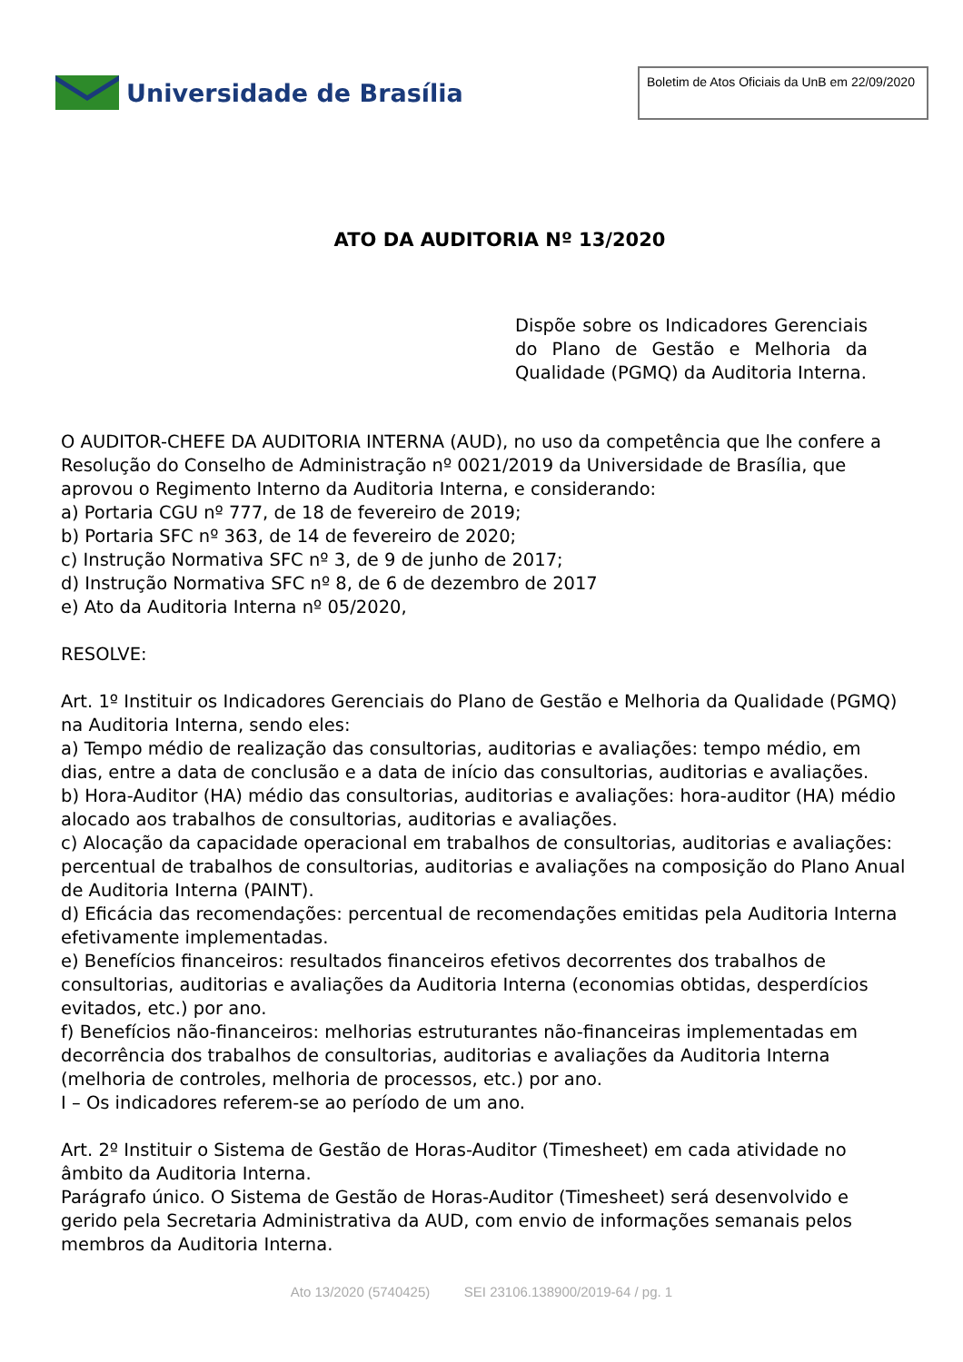Universidade de Brasília
Boletim de Atos Oficiais da UnB em 22/09/2020
ATO DA AUDITORIA Nº 13/2020
Dispõe sobre os Indicadores Gerenciais do Plano de Gestão e Melhoria da Qualidade (PGMQ) da Auditoria Interna.
O AUDITOR-CHEFE DA AUDITORIA INTERNA (AUD), no uso da competência que lhe confere a Resolução do Conselho de Administração nº 0021/2019 da Universidade de Brasília, que aprovou o Regimento Interno da Auditoria Interna, e considerando:
a) Portaria CGU nº 777, de 18 de fevereiro de 2019;
b) Portaria SFC nº 363, de 14 de fevereiro de 2020;
c) Instrução Normativa SFC nº 3, de 9 de junho de 2017;
d) Instrução Normativa SFC nº 8, de 6 de dezembro de 2017
e) Ato da Auditoria Interna nº 05/2020,
RESOLVE:
Art. 1º Instituir os Indicadores Gerenciais do Plano de Gestão e Melhoria da Qualidade (PGMQ) na Auditoria Interna, sendo eles:
a) Tempo médio de realização das consultorias, auditorias e avaliações: tempo médio, em dias, entre a data de conclusão e a data de início das consultorias, auditorias e avaliações.
b) Hora-Auditor (HA) médio das consultorias, auditorias e avaliações: hora-auditor (HA) médio alocado aos trabalhos de consultorias, auditorias e avaliações.
c) Alocação da capacidade operacional em trabalhos de consultorias, auditorias e avaliações: percentual de trabalhos de consultorias, auditorias e avaliações na composição do Plano Anual de Auditoria Interna (PAINT).
d) Eficácia das recomendações: percentual de recomendações emitidas pela Auditoria Interna efetivamente implementadas.
e) Benefícios financeiros: resultados financeiros efetivos decorrentes dos trabalhos de consultorias, auditorias e avaliações da Auditoria Interna (economias obtidas, desperdícios evitados, etc.) por ano.
f) Benefícios não-financeiros: melhorias estruturantes não-financeiras implementadas em decorrência dos trabalhos de consultorias, auditorias e avaliações da Auditoria Interna (melhoria de controles, melhoria de processos, etc.) por ano.
I – Os indicadores referem-se ao período de um ano.
Art. 2º Instituir o Sistema de Gestão de Horas-Auditor (Timesheet) em cada atividade no âmbito da Auditoria Interna.
Parágrafo único. O Sistema de Gestão de Horas-Auditor (Timesheet) será desenvolvido e gerido pela Secretaria Administrativa da AUD, com envio de informações semanais pelos membros da Auditoria Interna.
Ato 13/2020 (5740425) SEI 23106.138900/2019-64 / pg. 1